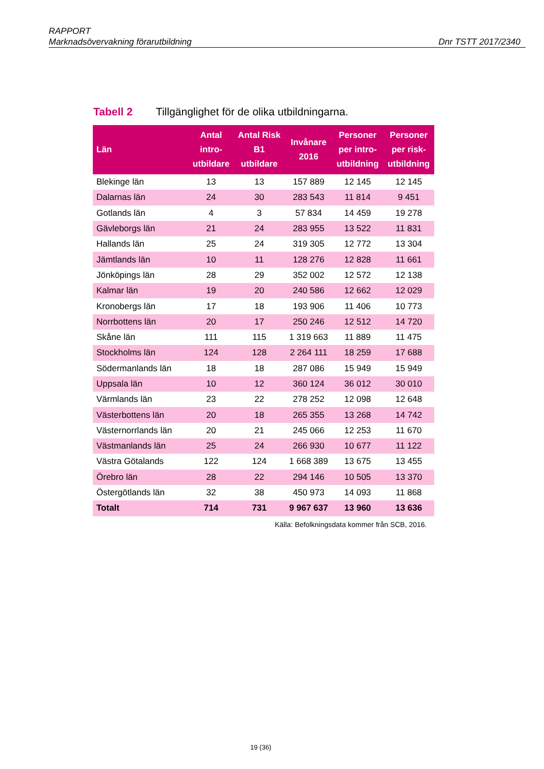RAPPORT
Marknadsövervakning förarutbildning Dnr TSTT 2017/2340
Tabell 2 Tillgänglighet för de olika utbildningarna.
| Län | Antal intro- utbildare | Antal Risk B1 utbildare | Invånare 2016 | Personer per intro- utbildning | Personer per risk- utbildning |
| --- | --- | --- | --- | --- | --- |
| Blekinge län | 13 | 13 | 157 889 | 12 145 | 12 145 |
| Dalarnas län | 24 | 30 | 283 543 | 11 814 | 9 451 |
| Gotlands län | 4 | 3 | 57 834 | 14 459 | 19 278 |
| Gävleborgs län | 21 | 24 | 283 955 | 13 522 | 11 831 |
| Hallands län | 25 | 24 | 319 305 | 12 772 | 13 304 |
| Jämtlands län | 10 | 11 | 128 276 | 12 828 | 11 661 |
| Jönköpings län | 28 | 29 | 352 002 | 12 572 | 12 138 |
| Kalmar län | 19 | 20 | 240 586 | 12 662 | 12 029 |
| Kronobergs län | 17 | 18 | 193 906 | 11 406 | 10 773 |
| Norrbottens län | 20 | 17 | 250 246 | 12 512 | 14 720 |
| Skåne län | 111 | 115 | 1 319 663 | 11 889 | 11 475 |
| Stockholms län | 124 | 128 | 2 264 111 | 18 259 | 17 688 |
| Södermanlands län | 18 | 18 | 287 086 | 15 949 | 15 949 |
| Uppsala län | 10 | 12 | 360 124 | 36 012 | 30 010 |
| Värmlands län | 23 | 22 | 278 252 | 12 098 | 12 648 |
| Västerbottens län | 20 | 18 | 265 355 | 13 268 | 14 742 |
| Västernorrlands län | 20 | 21 | 245 066 | 12 253 | 11 670 |
| Västmanlands län | 25 | 24 | 266 930 | 10 677 | 11 122 |
| Västra Götalands | 122 | 124 | 1 668 389 | 13 675 | 13 455 |
| Örebro län | 28 | 22 | 294 146 | 10 505 | 13 370 |
| Östergötlands län | 32 | 38 | 450 973 | 14 093 | 11 868 |
| Totalt | 714 | 731 | 9 967 637 | 13 960 | 13 636 |
Källa: Befolkningsdata kommer från SCB, 2016.
19 (36)